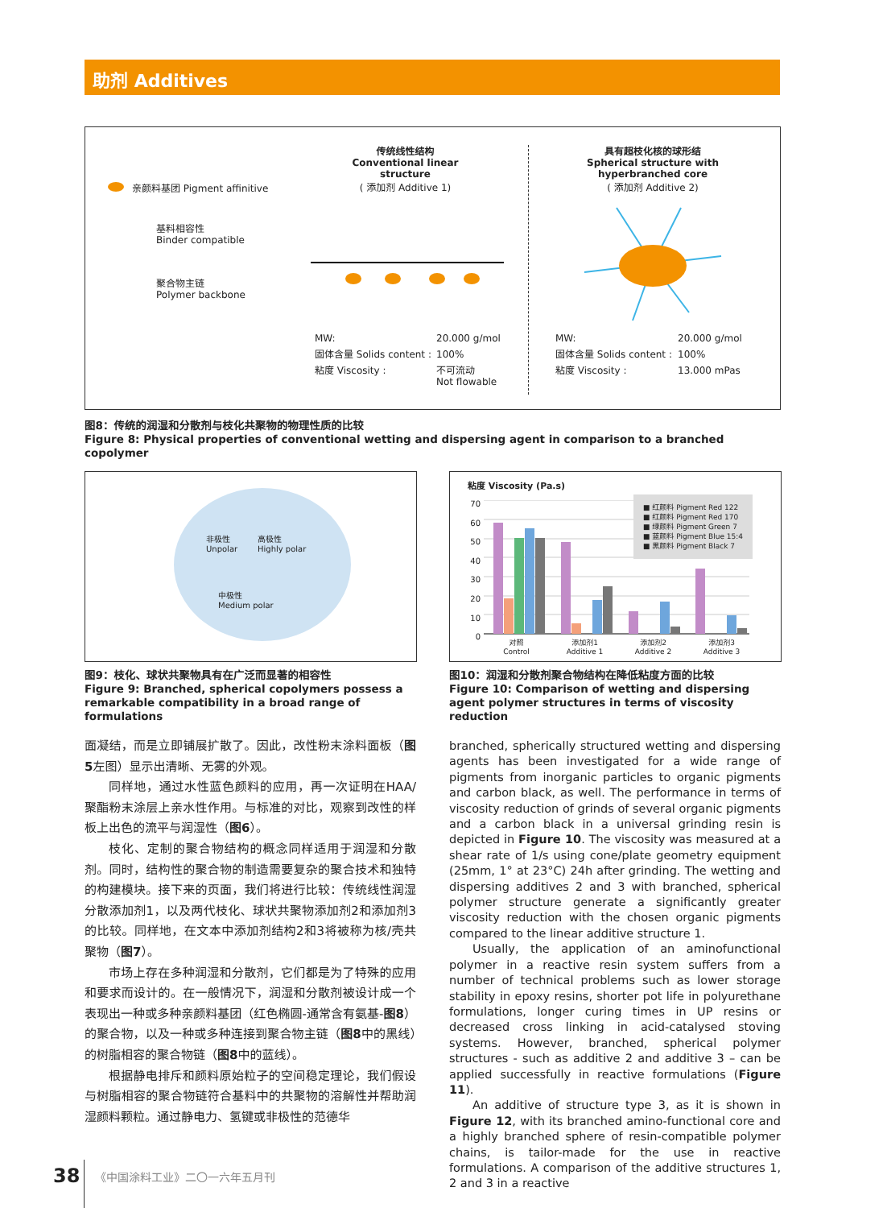助剂 Additives
亲颜料基团 Pigment affinitive
基料相容性
Binder compatible
聚合物主链
Polymer backbone
传统线性结构
Conventional linear structure
( 添加剂 Additive 1)
具有超枝化核的球形结
Spherical structure with hyperbranched core
( 添加剂 Additive 2)
MW:
固体含量 Solids content :
粘度 Viscosity :
20.000 g/mol
100%
不可流动
Not flowable
MW:
固体含量 Solids content :
粘度 Viscosity :
20.000 g/mol
100%
13.000 mPas
图8：传统的润湿和分散剂与枝化共聚物的物理性质的比较
Figure 8: Physical properties of conventional wetting and dispersing agent in comparison to a branched copolymer
非极性
Unpolar
高极性
Highly polar
中极性
Medium polar
图9：枝化、球状共聚物具有在广泛而显著的相容性
Figure 9: Branched, spherical copolymers possess a remarkable compatibility in a broad range of formulations
粘度 Viscosity (Pa.s)
70
60
50
40
30
20
10
0
■ 红颜料 Pigment Red 122
■ 红颜料 Pigment Red 170
■ 绿颜料 Pigment Green 7
■ 蓝颜料 Pigment Blue 15:4
■ 黑颜料 Pigment Black 7
对照
Control
添加剂1
Additive 1
添加剂2
Additive 2
添加剂3
Additive 3
图10：润湿和分散剂聚合物结构在降低粘度方面的比较
Figure 10: Comparison of wetting and dispersing agent polymer structures in terms of viscosity reduction
面凝结，而是立即铺展扩散了。因此，改性粉末涂料面板（图5左图）显示出清晰、无雾的外观。
同样地，通过水性蓝色颜料的应用，再一次证明在HAA/聚酯粉末涂层上亲水性作用。与标准的对比，观察到改性的样板上出色的流平与润湿性（图6）。
枝化、定制的聚合物结构的概念同样适用于润湿和分散剂。同时，结构性的聚合物的制造需要复杂的聚合技术和独特的构建模块。接下来的页面，我们将进行比较：传统线性润湿分散添加剂1，以及两代枝化、球状共聚物添加剂2和添加剂3的比较。同样地，在文本中添加剂结构2和3将被称为核/壳共聚物（图7）。
市场上存在多种润湿和分散剂，它们都是为了特殊的应用和要求而设计的。在一般情况下，润湿和分散剂被设计成一个表现出一种或多种亲颜料基团（红色椭圆-通常含有氨基-图8）的聚合物，以及一种或多种连接到聚合物主链（图8中的黑线）的树脂相容的聚合物链（图8中的蓝线）。
根据静电排斥和颜料原始粒子的空间稳定理论，我们假设与树脂相容的聚合物链符合基料中的共聚物的溶解性并帮助润湿颜料颗粒。通过静电力、氢键或非极性的范德华
branched, spherically structured wetting and dispersing agents has been investigated for a wide range of pigments from inorganic particles to organic pigments and carbon black, as well. The performance in terms of viscosity reduction of grinds of several organic pigments and a carbon black in a universal grinding resin is depicted in Figure 10. The viscosity was measured at a shear rate of 1/s using cone/plate geometry equipment (25mm, 1° at 23°C) 24h after grinding. The wetting and dispersing additives 2 and 3 with branched, spherical polymer structure generate a significantly greater viscosity reduction with the chosen organic pigments compared to the linear additive structure 1.
Usually, the application of an aminofunctional polymer in a reactive resin system suffers from a number of technical problems such as lower storage stability in epoxy resins, shorter pot life in polyurethane formulations, longer curing times in UP resins or decreased cross linking in acid-catalysed stoving systems. However, branched, spherical polymer structures - such as additive 2 and additive 3 – can be applied successfully in reactive formulations (Figure 11).
An additive of structure type 3, as it is shown in Figure 12, with its branched amino-functional core and a highly branched sphere of resin-compatible polymer chains, is tailor-made for the use in reactive formulations. A comparison of the additive structures 1, 2 and 3 in a reactive
38 《中国涂料工业》二〇一六年五月刊